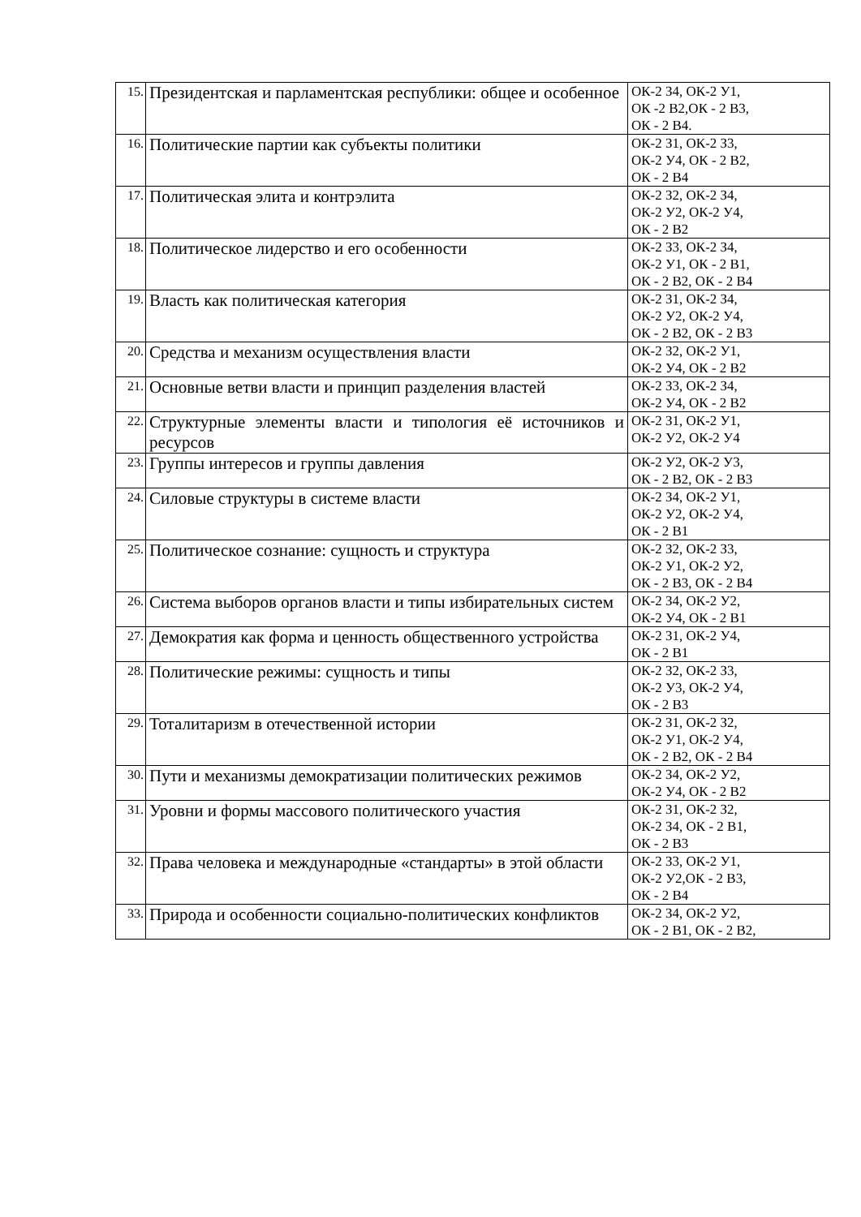| 15. | Президентская и парламентская республики: общее и особенное | ОК-2 З4, ОК-2 У1, ОК -2 В2,ОК - 2 В3, ОК - 2 В4. |
| 16. | Политические партии как субъекты политики | ОК-2 З1, ОК-2 З3, ОК-2 У4, ОК - 2 В2, ОК - 2 В4 |
| 17. | Политическая элита и контрэлита | ОК-2 З2, ОК-2 З4, ОК-2 У2, ОК-2 У4, ОК - 2 В2 |
| 18. | Политическое лидерство и его особенности | ОК-2 З3, ОК-2 З4, ОК-2 У1, ОК - 2 В1, ОК - 2 В2, ОК - 2 В4 |
| 19. | Власть как политическая категория | ОК-2 З1, ОК-2 З4, ОК-2 У2, ОК-2 У4, ОК - 2 В2, ОК - 2 В3 |
| 20. | Средства и механизм осуществления власти | ОК-2 З2, ОК-2 У1, ОК-2 У4, ОК - 2 В2 |
| 21. | Основные ветви власти и принцип разделения властей | ОК-2 З3, ОК-2 З4, ОК-2 У4, ОК - 2 В2 |
| 22. | Структурные элементы власти и типология её источников и ресурсов | ОК-2 З1, ОК-2 У1, ОК-2 У2, ОК-2 У4 |
| 23. | Группы интересов и группы давления | ОК-2 У2, ОК-2 У3, ОК - 2 В2, ОК - 2 В3 |
| 24. | Силовые структуры в системе власти | ОК-2 З4, ОК-2 У1, ОК-2 У2, ОК-2 У4, ОК - 2 В1 |
| 25. | Политическое сознание: сущность и структура | ОК-2 З2, ОК-2 З3, ОК-2 У1, ОК-2 У2, ОК - 2 В3, ОК - 2 В4 |
| 26. | Система выборов органов власти и типы избирательных систем | ОК-2 З4, ОК-2 У2, ОК-2 У4, ОК - 2 В1 |
| 27. | Демократия как форма и ценность общественного устройства | ОК-2 З1, ОК-2 У4, ОК - 2 В1 |
| 28. | Политические режимы: сущность и типы | ОК-2 З2, ОК-2 З3, ОК-2 У3, ОК-2 У4, ОК - 2 В3 |
| 29. | Тоталитаризм в отечественной истории | ОК-2 З1, ОК-2 З2, ОК-2 У1, ОК-2 У4, ОК - 2 В2, ОК - 2 В4 |
| 30. | Пути и механизмы демократизации политических режимов | ОК-2 З4, ОК-2 У2, ОК-2 У4, ОК - 2 В2 |
| 31. | Уровни и формы массового политического участия | ОК-2 З1, ОК-2 З2, ОК-2 З4, ОК - 2 В1, ОК - 2 В3 |
| 32. | Права человека и международные «стандарты» в этой области | ОК-2 З3, ОК-2 У1, ОК-2 У2,ОК - 2 В3, ОК - 2 В4 |
| 33. | Природа и особенности социально-политических конфликтов | ОК-2 З4, ОК-2 У2, ОК - 2 В1, ОК - 2 В2, |